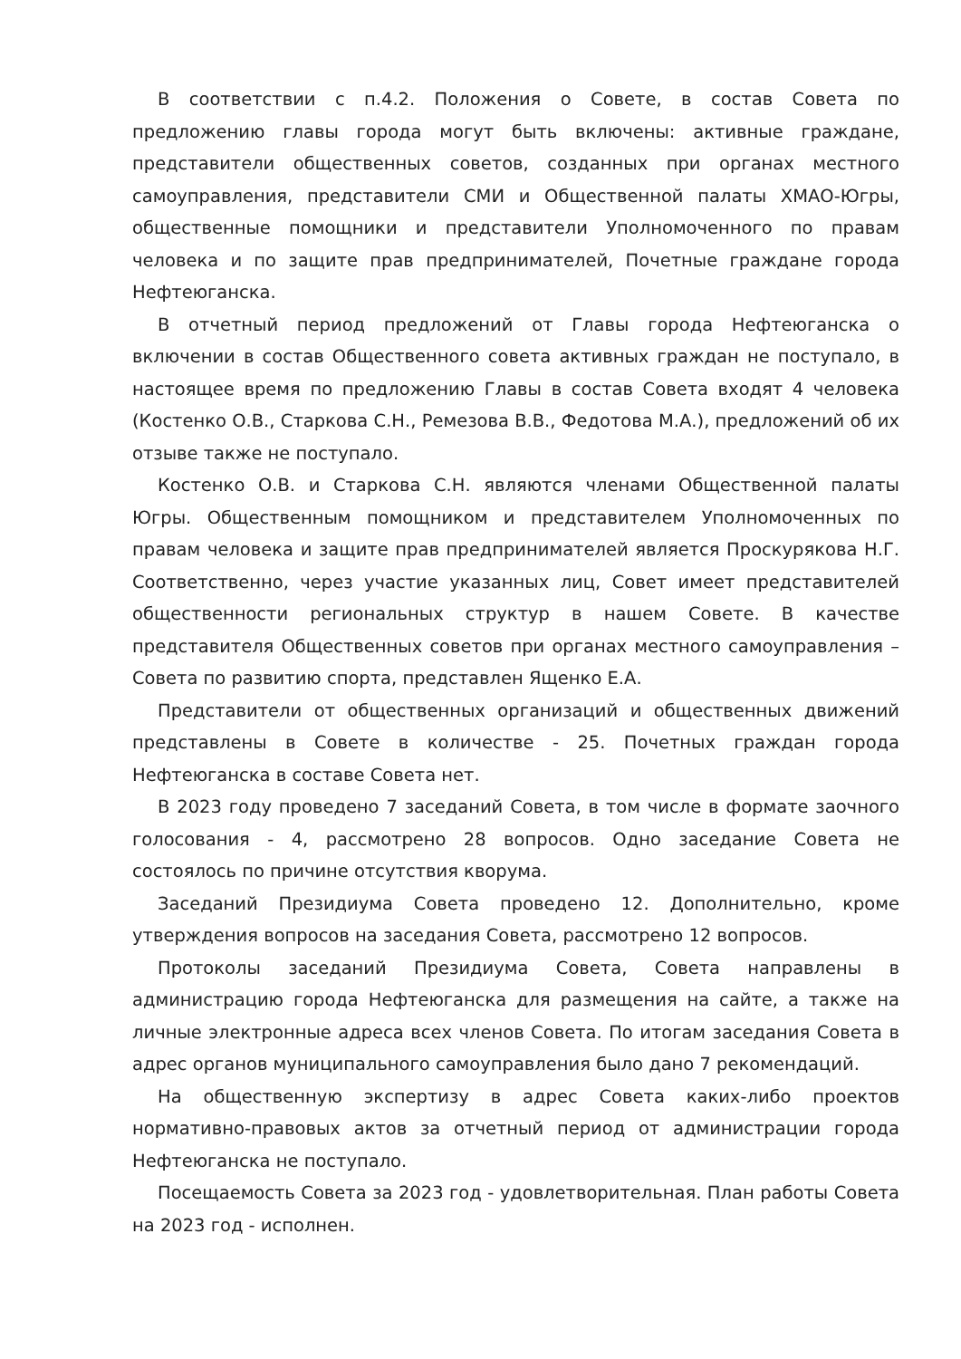В соответствии с п.4.2. Положения о Совете, в состав Совета по предложению главы города могут быть включены: активные граждане, представители общественных советов, созданных при органах местного самоуправления, представители СМИ и Общественной палаты ХМАО-Югры, общественные помощники и представители Уполномоченного по правам человека и по защите прав предпринимателей, Почетные граждане города Нефтеюганска.
В отчетный период предложений от Главы города Нефтеюганска о включении в состав Общественного совета активных граждан не поступало, в настоящее время по предложению Главы в состав Совета входят 4 человека (Костенко О.В., Старкова С.Н., Ремезова В.В., Федотова М.А.), предложений об их отзыве также не поступало.
Костенко О.В. и Старкова С.Н. являются членами Общественной палаты Югры. Общественным помощником и представителем Уполномоченных по правам человека и защите прав предпринимателей является Проскурякова Н.Г. Соответственно, через участие указанных лиц, Совет имеет представителей общественности региональных структур в нашем Совете. В качестве представителя Общественных советов при органах местного самоуправления – Совета по развитию спорта, представлен Ященко Е.А.
Представители от общественных организаций и общественных движений представлены в Совете в количестве - 25. Почетных граждан города Нефтеюганска в составе Совета нет.
В 2023 году проведено 7 заседаний Совета, в том числе в формате заочного голосования - 4, рассмотрено 28 вопросов. Одно заседание Совета не состоялось по причине отсутствия кворума.
Заседаний Президиума Совета проведено 12. Дополнительно, кроме утверждения вопросов на заседания Совета, рассмотрено 12 вопросов.
Протоколы заседаний Президиума Совета, Совета направлены в администрацию города Нефтеюганска для размещения на сайте, а также на личные электронные адреса всех членов Совета. По итогам заседания Совета в адрес органов муниципального самоуправления было дано 7 рекомендаций.
На общественную экспертизу в адрес Совета каких-либо проектов нормативно-правовых актов за отчетный период от администрации города Нефтеюганска не поступало.
Посещаемость Совета за 2023 год - удовлетворительная. План работы Совета на 2023 год - исполнен.